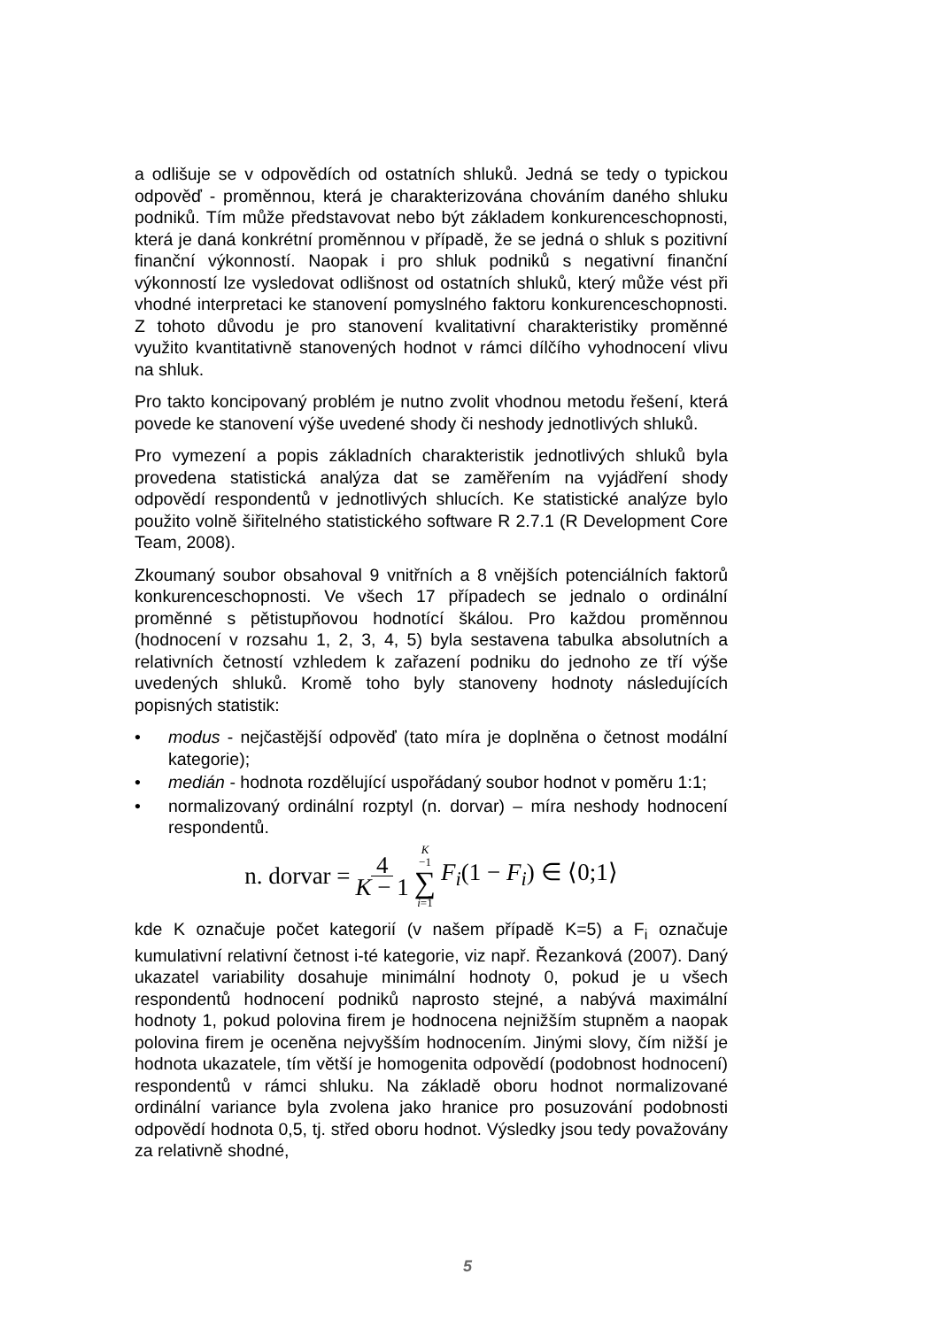a odlišuje se v odpovědích od ostatních shluků. Jedná se tedy o typickou odpověď - proměnnou, která je charakterizována chováním daného shluku podniků. Tím může představovat nebo být základem konkurenceschopnosti, která je daná konkrétní proměnnou v případě, že se jedná o shluk s pozitivní finanční výkonností. Naopak i pro shluk podniků s negativní finanční výkonností lze vysledovat odlišnost od ostatních shluků, který může vést při vhodné interpretaci ke stanovení pomyslného faktoru konkurenceschopnosti. Z tohoto důvodu je pro stanovení kvalitativní charakteristiky proměnné využito kvantitativně stanovených hodnot v rámci dílčího vyhodnocení vlivu na shluk.
Pro takto koncipovaný problém je nutno zvolit vhodnou metodu řešení, která povede ke stanovení výše uvedené shody či neshody jednotlivých shluků.
Pro vymezení a popis základních charakteristik jednotlivých shluků byla provedena statistická analýza dat se zaměřením na vyjádření shody odpovědí respondentů v jednotlivých shlucích. Ke statistické analýze bylo použito volně šiřitelného statistického software R 2.7.1 (R Development Core Team, 2008).
Zkoumaný soubor obsahoval 9 vnitřních a 8 vnějších potenciálních faktorů konkurenceschopnosti. Ve všech 17 případech se jednalo o ordinální proměnné s pětistupňovou hodnotící škálou. Pro každou proměnnou (hodnocení v rozsahu 1, 2, 3, 4, 5) byla sestavena tabulka absolutních a relativních četností vzhledem k zařazení podniku do jednoho ze tří výše uvedených shluků. Kromě toho byly stanoveny hodnoty následujících popisných statistik:
• modus - nejčastější odpověď (tato míra je doplněna o četnost modální kategorie);
• medián - hodnota rozdělující uspořádaný soubor hodnot v poměru 1:1;
• normalizovaný ordinální rozptyl (n. dorvar) – míra neshody hodnocení respondentů.
n. dorvar = 4 K − 1 K −1 ∑ i=1 F<sub>i</sub>(1 − F<sub>i</sub>) ∈ ⟨0;1⟩
kde K označuje počet kategorií (v našem případě K=5) a F<sub>i</sub> označuje kumulativní relativní četnost i-té kategorie, viz např. Řezanková (2007). Daný ukazatel variability dosahuje minimální hodnoty 0, pokud je u všech respondentů hodnocení podniků naprosto stejné, a nabývá maximální hodnoty 1, pokud polovina firem je hodnocena nejnižším stupněm a naopak polovina firem je oceněna nejvyšším hodnocením. Jinými slovy, čím nižší je hodnota ukazatele, tím větší je homogenita odpovědí (podobnost hodnocení) respondentů v rámci shluku. Na základě oboru hodnot normalizované ordinální variance byla zvolena jako hranice pro posuzování podobnosti odpovědí hodnota 0,5, tj. střed oboru hodnot. Výsledky jsou tedy považovány za relativně shodné,
5